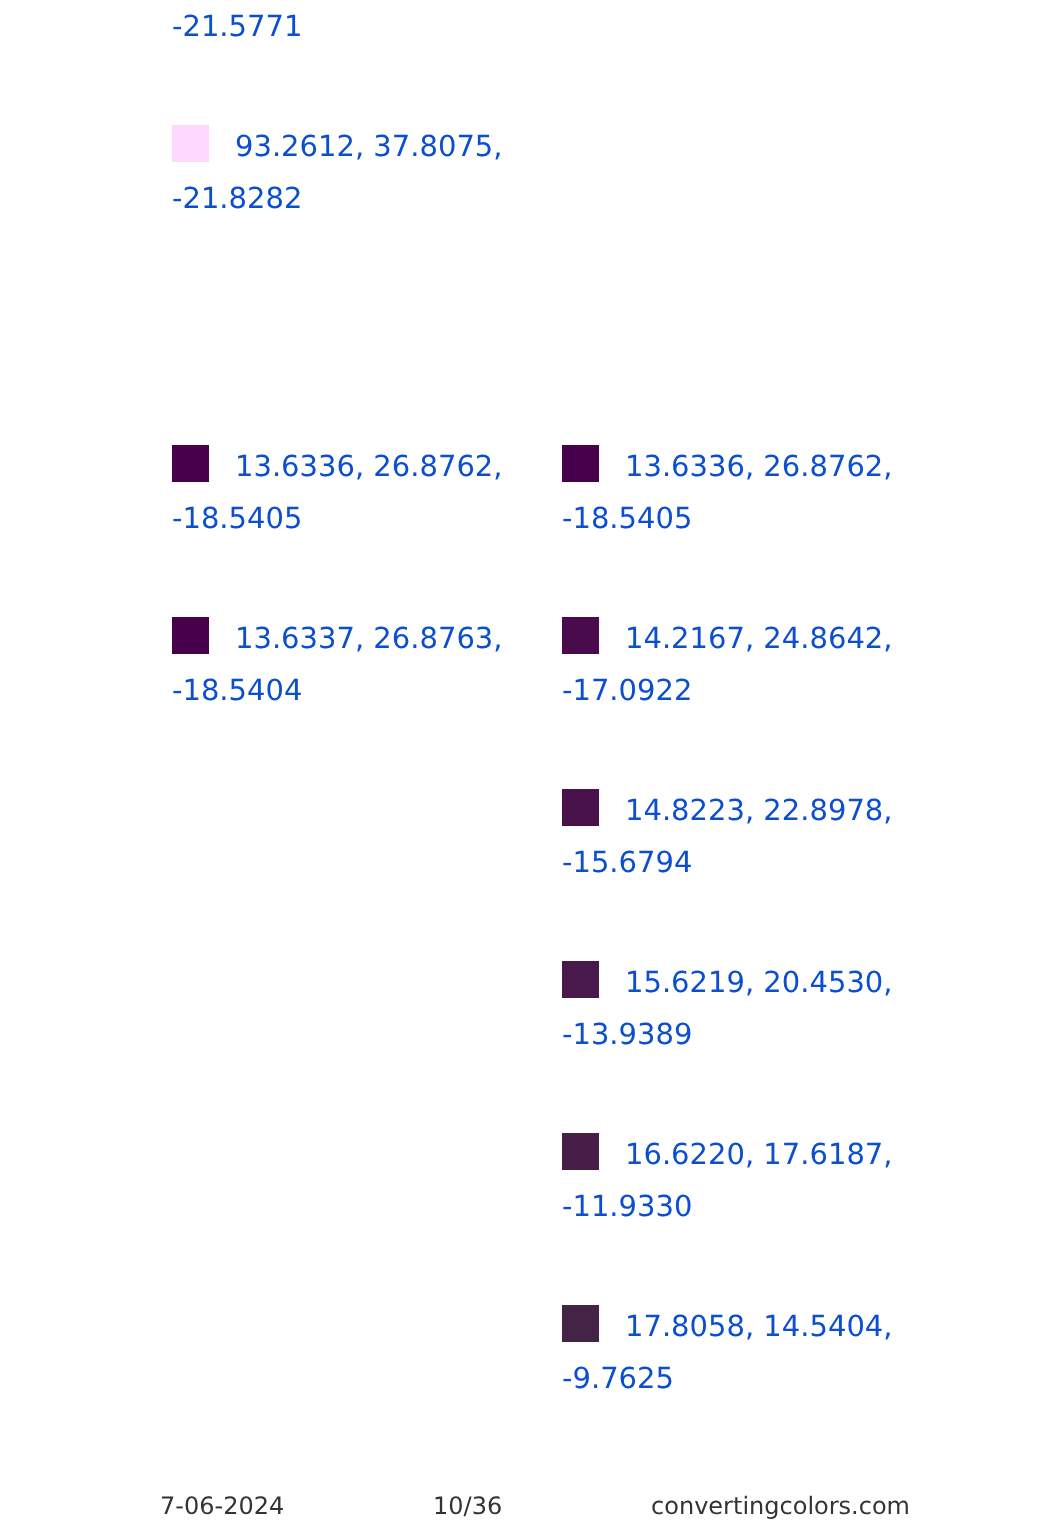-21.5771
93.2612, 37.8075,
-21.8282
13.6336, 26.8762,
-18.5405
13.6337, 26.8763,
-18.5404
13.6336, 26.8762,
-18.5405
14.2167, 24.8642,
-17.0922
14.8223, 22.8978,
-15.6794
15.6219, 20.4530,
-13.9389
16.6220, 17.6187,
-11.9330
17.8058, 14.5404,
-9.7625
7-06-2024 10/36 convertingcolors.com